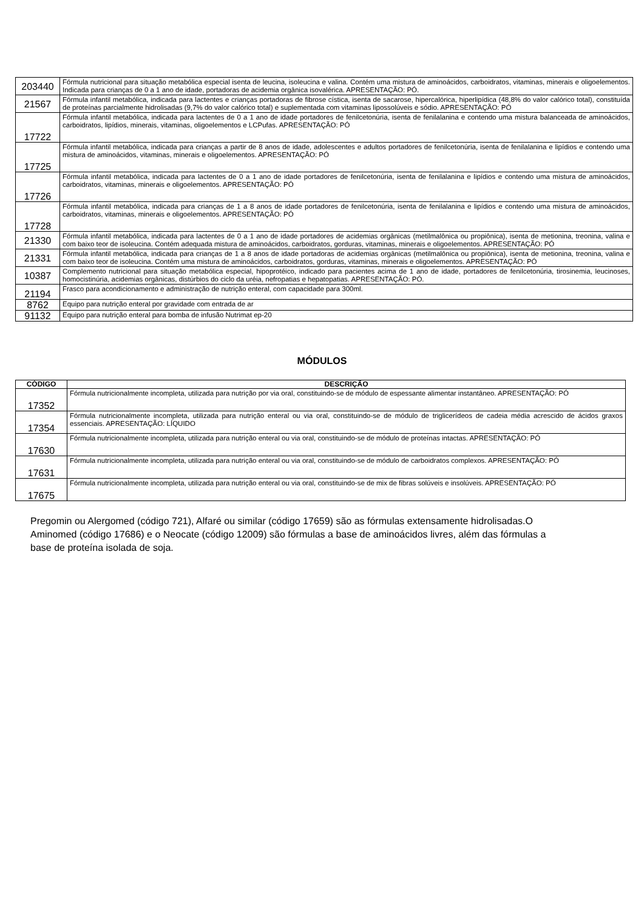| 203440 | Fórmula nutricional para situação metabólica especial isenta de leucina, isoleucina e valina. Contém uma mistura de aminoácidos, carboidratos, vitaminas, minerais e oligoelementos. Indicada para crianças de 0 a 1 ano de idade, portadoras de acidemia orgânica isovalérica. APRESENTAÇÃO: PÓ. |
| 21567 | Fórmula infantil metabólica, indicada para lactentes e crianças portadoras de fibrose cística, isenta de sacarose, hipercalórica, hiperlipídica (48,8% do valor calórico total), constituída de proteínas parcialmente hidrolisadas (9,7% do valor calórico total) e suplementada com vitaminas lipossolúveis e sódio. APRESENTAÇÃO: PÓ |
| 17722 | Fórmula infantil metabólica, indicada para lactentes de 0 a 1 ano de idade portadores de fenilcetonúria, isenta de fenilalanina e contendo uma mistura balanceada de aminoácidos, carboidratos, lipídios, minerais, vitaminas, oligoelementos e LCPufas. APRESENTAÇÃO: PÓ |
| 17725 | Fórmula infantil metabólica, indicada para crianças a partir de 8 anos de idade, adolescentes e adultos portadores de fenilcetonúria, isenta de fenilalanina e lipídios e contendo uma mistura de aminoácidos, vitaminas, minerais e oligoelementos. APRESENTAÇÃO: PÓ |
| 17726 | Fórmula infantil metabólica, indicada para lactentes de 0 a 1 ano de idade portadores de fenilcetonúria, isenta de fenilalanina e lipídios e contendo uma mistura de aminoácidos, carboidratos, vitaminas, minerais e oligoelementos. APRESENTAÇÃO: PÓ |
| 17728 | Fórmula infantil metabólica, indicada para crianças de 1 a 8 anos de idade portadores de fenilcetonúria, isenta de fenilalanina e lipídios e contendo uma mistura de aminoácidos, carboidratos, vitaminas, minerais e oligoelementos. APRESENTAÇÃO: PÓ |
| 21330 | Fórmula infantil metabólica, indicada para lactentes de 0 a 1 ano de idade portadores de acidemias orgânicas (metilmalônica ou propiônica), isenta de metionina, treonina, valina e com baixo teor de isoleucina. Contém adequada mistura de aminoácidos, carboidratos, gorduras, vitaminas, minerais e oligoelementos. APRESENTAÇÃO: PÓ |
| 21331 | Fórmula infantil metabólica, indicada para crianças de 1 a 8 anos de idade portadoras de acidemias orgânicas (metilmalônica ou propiônica), isenta de metionina, treonina, valina e com baixo teor de isoleucina. Contém uma mistura de aminoácidos, carboidratos, gorduras, vitaminas, minerais e oligoelementos. APRESENTAÇÃO: PÓ |
| 10387 | Complemento nutricional para situação metabólica especial, hipoprotéico, indicado para pacientes acima de 1 ano de idade, portadores de fenilcetonúria, tirosinemia, leucinoses, homocistinúria, acidemias orgânicas, distúrbios do ciclo da uréia, nefropatias e hepatopatias. APRESENTAÇÃO: PÓ. |
| 21194 | Frasco para acondicionamento e administração de nutrição enteral, com capacidade para 300ml. |
| 8762 | Equipo para nutrição enteral por gravidade com entrada de ar |
| 91132 | Equipo para nutrição enteral para bomba de infusão Nutrimat ep-20 |
MÓDULOS
| CÓDIGO | DESCRIÇÃO |
| --- | --- |
| 17352 | Fórmula nutricionalmente incompleta, utilizada para nutrição por via oral, constituindo-se de módulo de espessante alimentar instantâneo. APRESENTAÇÃO: PÓ |
| 17354 | Fórmula nutricionalmente incompleta, utilizada para nutrição enteral ou via oral, constituindo-se de módulo de triglicerídeos de cadeia média acrescido de ácidos graxos essenciais. APRESENTAÇÃO: LÍQUIDO |
| 17630 | Fórmula nutricionalmente incompleta, utilizada para nutrição enteral ou via oral, constituindo-se de módulo de proteínas intactas. APRESENTAÇÃO: PÓ |
| 17631 | Fórmula nutricionalmente incompleta, utilizada para nutrição enteral ou via oral, constituindo-se de módulo de carboidratos complexos. APRESENTAÇÃO: PÓ |
| 17675 | Fórmula nutricionalmente incompleta, utilizada para nutrição enteral ou via oral, constituindo-se de mix de fibras solúveis e insolúveis. APRESENTAÇÃO: PÓ |
Pregomin ou Alergomed (código 721), Alfaré ou similar (código 17659) são as fórmulas extensamente hidrolisadas.O Aminomed (código 17686) e o Neocate (código 12009) são fórmulas a base de aminoácidos livres, além das fórmulas a base de proteína isolada de soja.